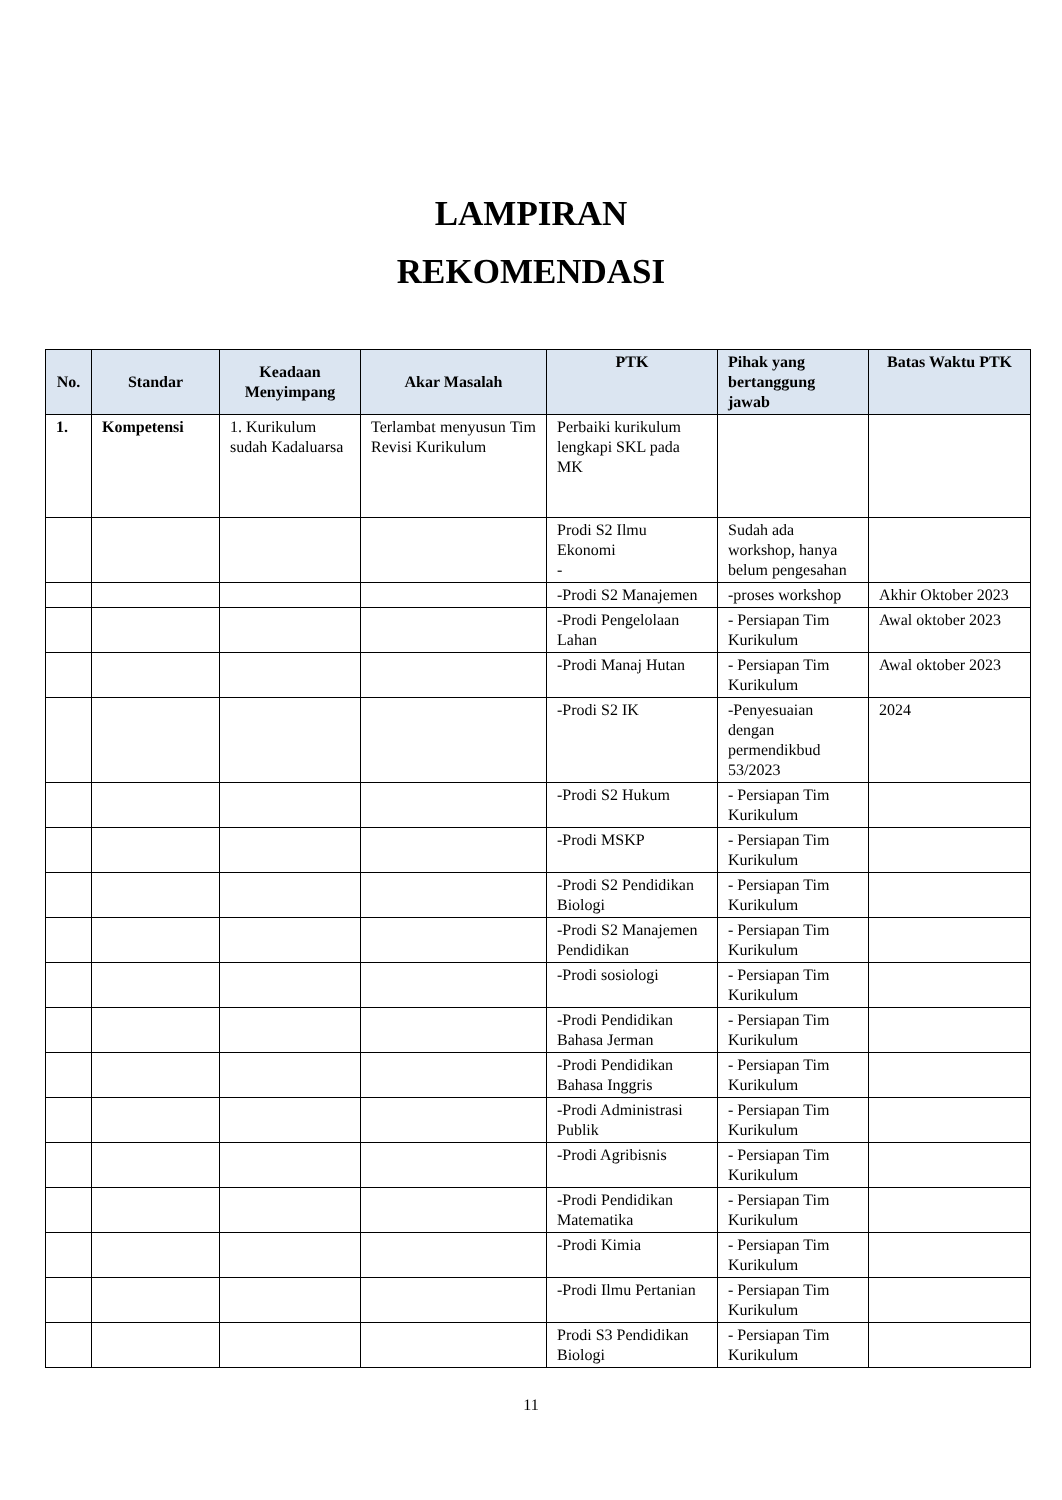LAMPIRAN
REKOMENDASI
| No. | Standar | Keadaan Menyimpang | Akar Masalah | PTK | Pihak yang bertanggung jawab | Batas Waktu PTK |
| --- | --- | --- | --- | --- | --- | --- |
| 1. | Kompetensi | 1. Kurikulum sudah Kadaluarsa | Terlambat menyusun Tim Revisi Kurikulum | Perbaiki kurikulum lengkapi SKL pada MK | | |
| | | | | Prodi S2 Ilmu Ekonomi - | Sudah ada workshop, hanya belum pengesahan | |
| | | | | -Prodi S2 Manajemen | -proses workshop | Akhir Oktober 2023 |
| | | | | -Prodi Pengelolaan Lahan | - Persiapan Tim Kurikulum | Awal oktober 2023 |
| | | | | -Prodi Manaj Hutan | - Persiapan Tim Kurikulum | Awal oktober 2023 |
| | | | | -Prodi S2 IK | -Penyesuaian dengan permendikbud 53/2023 | 2024 |
| | | | | -Prodi S2 Hukum | - Persiapan Tim Kurikulum | |
| | | | | -Prodi MSKP | - Persiapan Tim Kurikulum | |
| | | | | -Prodi S2 Pendidikan Biologi | - Persiapan Tim Kurikulum | |
| | | | | -Prodi S2 Manajemen Pendidikan | - Persiapan Tim Kurikulum | |
| | | | | -Prodi sosiologi | - Persiapan Tim Kurikulum | |
| | | | | -Prodi Pendidikan Bahasa Jerman | - Persiapan Tim Kurikulum | |
| | | | | -Prodi Pendidikan Bahasa Inggris | - Persiapan Tim Kurikulum | |
| | | | | -Prodi Administrasi Publik | - Persiapan Tim Kurikulum | |
| | | | | -Prodi Agribisnis | - Persiapan Tim Kurikulum | |
| | | | | -Prodi Pendidikan Matematika | - Persiapan Tim Kurikulum | |
| | | | | -Prodi Kimia | - Persiapan Tim Kurikulum | |
| | | | | -Prodi Ilmu Pertanian | - Persiapan Tim Kurikulum | |
| | | | | Prodi S3 Pendidikan Biologi | - Persiapan Tim Kurikulum | |
11